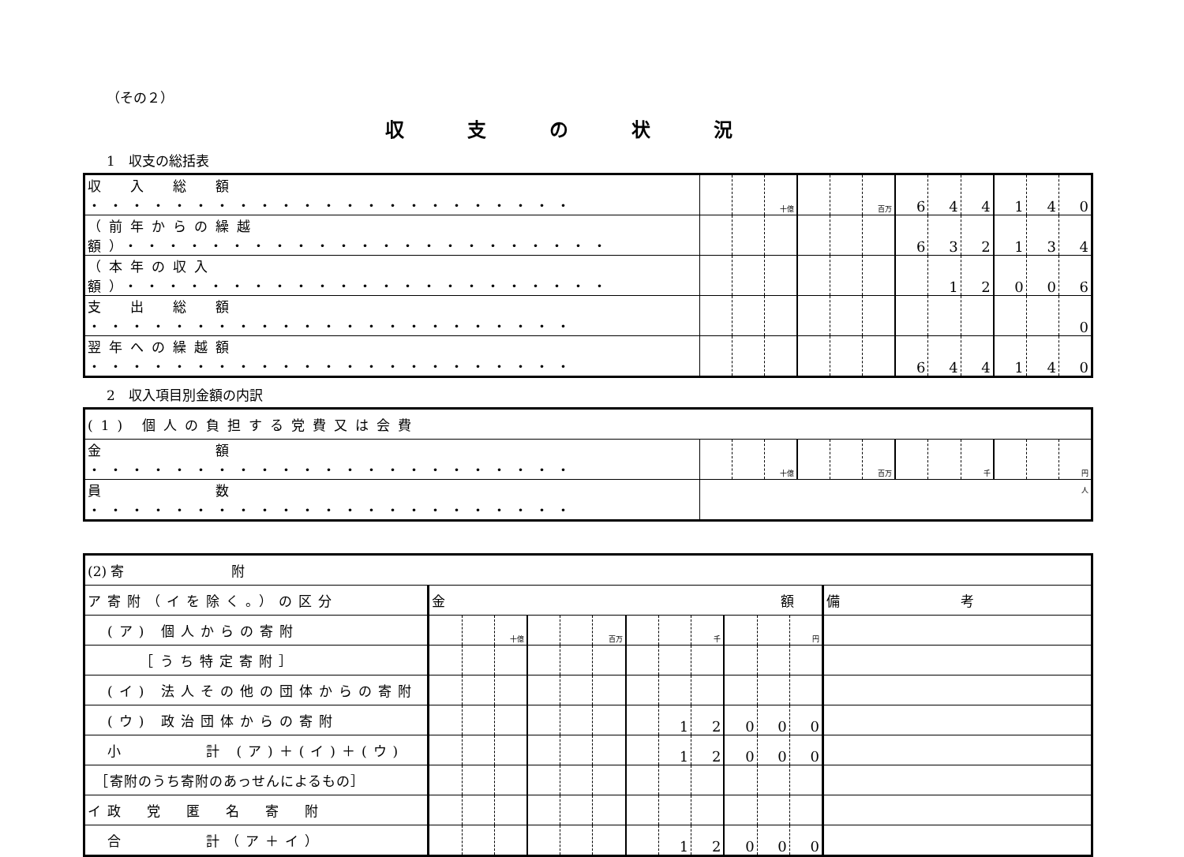（その２）
収支の状況
1　収支の総括表
| 収 入 総 額 ・・・・・・・・・・・・・・・・・・・・・・・ | | | 十億 | | | 百万 | 6 | 4 | 4 | 1 | 4 | 0 |
| （前年からの繰越額）・・・・・・・・・・・・・・・・・・・・・・・ | | | | | | | 6 | 3 | 2 | 1 | 3 | 4 |
| （本年の収入額）・・・・・・・・・・・・・・・・・・・・・・・ | | | | | | | | 1 | 2 | 0 | 0 | 6 |
| 支 出 総 額 ・・・・・・・・・・・・・・・・・・・・・・・ | | | | | | | | | | | | 0 |
| 翌年への繰越額 ・・・・・・・・・・・・・・・・・・・・・・・ | | | | | | | 6 | 4 | 4 | 1 | 4 | 0 |
2　収入項目別金額の内訳
| (1) 個人の負担する党費又は会費 | | | | | | | | | | | | |
| 金 額 ・・・・・・・・・・・・・・・・・・・・・・・ | | | 十億 | | | 百万 | | | 千 | | | 円 |
| 員 数 ・・・・・・・・・・・・・・・・・・・・・・・ | 人 | | | | | | | | | | | |
| (2) 寄 附 | | | | | | | | | | | | | |
| ア寄附（イを除く。）の区分 | 金 額 | | | | | | | | | | | | 備 考 |
| (ア) 個人からの寄附 | | | 十億 | | | 百万 | | | 千 | | | 円 | |
| ［うち特定寄附］ | | | | | | | | | | | | | |
| (イ) 法人その他の団体からの寄附 | | | | | | | | | | | | | |
| (ウ) 政治団体からの寄附 | | | | | | | | 1 | 2 | 0 | 0 | 0 | |
| 小 計 (ア)＋(イ)＋(ウ) | | | | | | | | 1 | 2 | 0 | 0 | 0 | |
| ［寄附のうち寄附のあっせんによるもの］ | | | | | | | | | | | | | |
| イ政 党 匿 名 寄 附 | | | | | | | | | | | | | |
| 合 計（ア＋イ） | | | | | | | | 1 | 2 | 0 | 0 | 0 | |